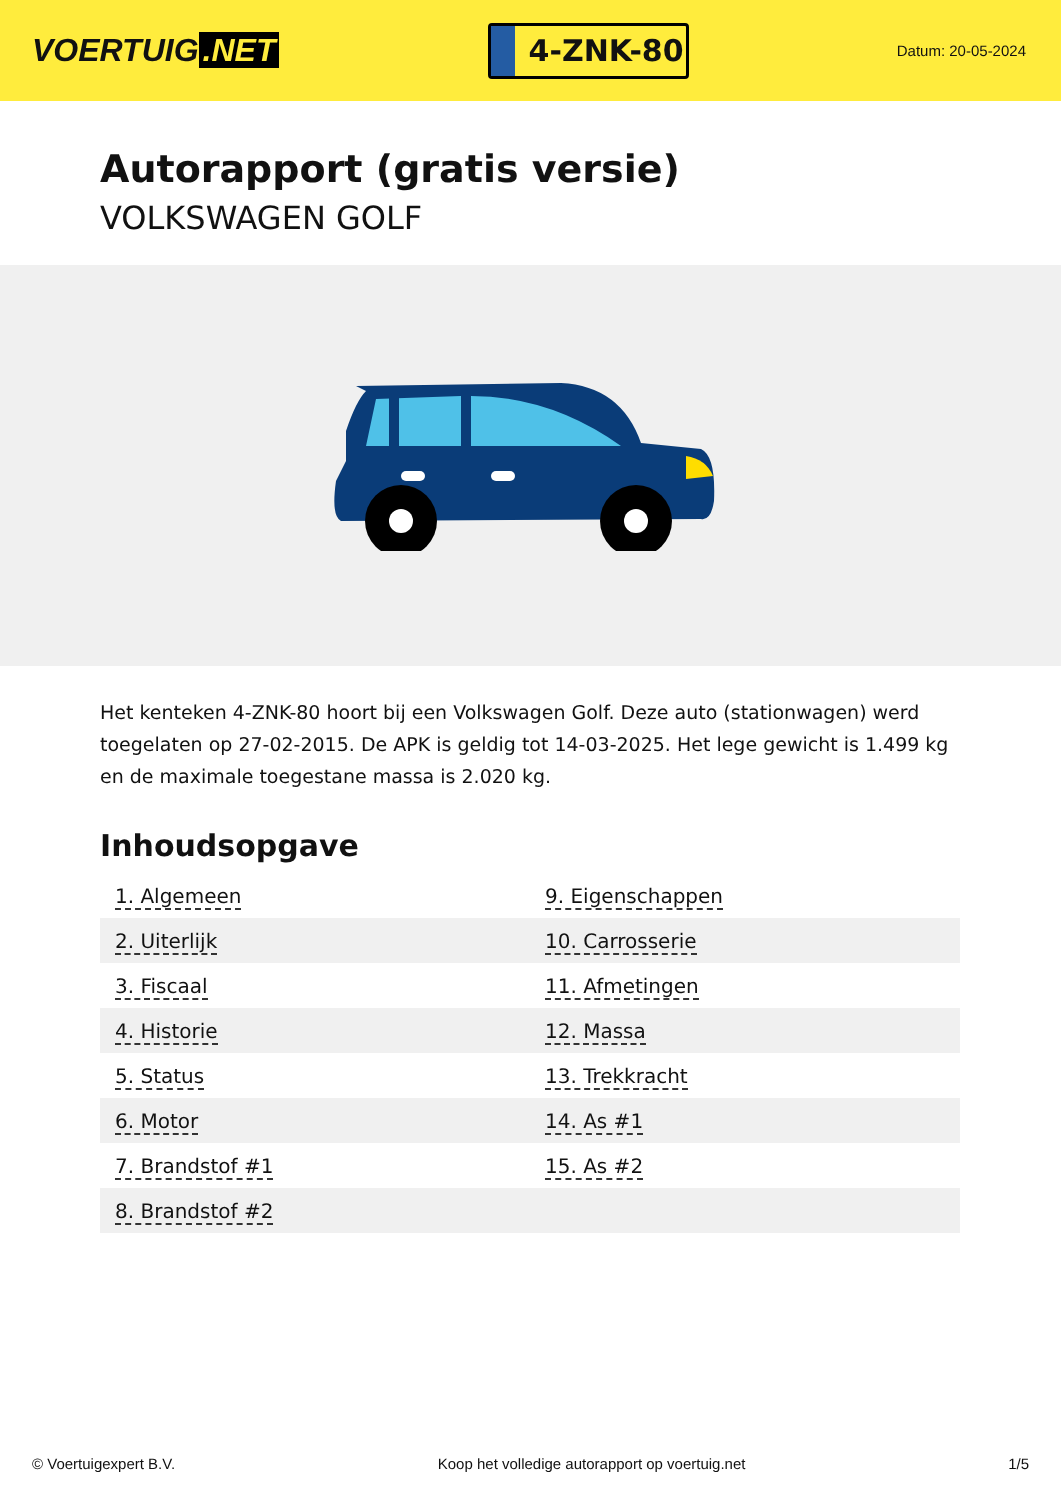VOERTUIG.NET
4-ZNK-80
Datum: 20-05-2024
Autorapport (gratis versie)
VOLKSWAGEN GOLF
Het kenteken 4-ZNK-80 hoort bij een Volkswagen Golf. Deze auto (stationwagen) werd toegelaten op 27-02-2015. De APK is geldig tot 14-03-2025. Het lege gewicht is 1.499 kg en de maximale toegestane massa is 2.020 kg.
Inhoudsopgave
| 1. Algemeen | 9. Eigenschappen |
| 2. Uiterlijk | 10. Carrosserie |
| 3. Fiscaal | 11. Afmetingen |
| 4. Historie | 12. Massa |
| 5. Status | 13. Trekkracht |
| 6. Motor | 14. As #1 |
| 7. Brandstof #1 | 15. As #2 |
| 8. Brandstof #2 | |
© Voertuigexpert B.V. Koop het volledige autorapport op voertuig.net 1/5